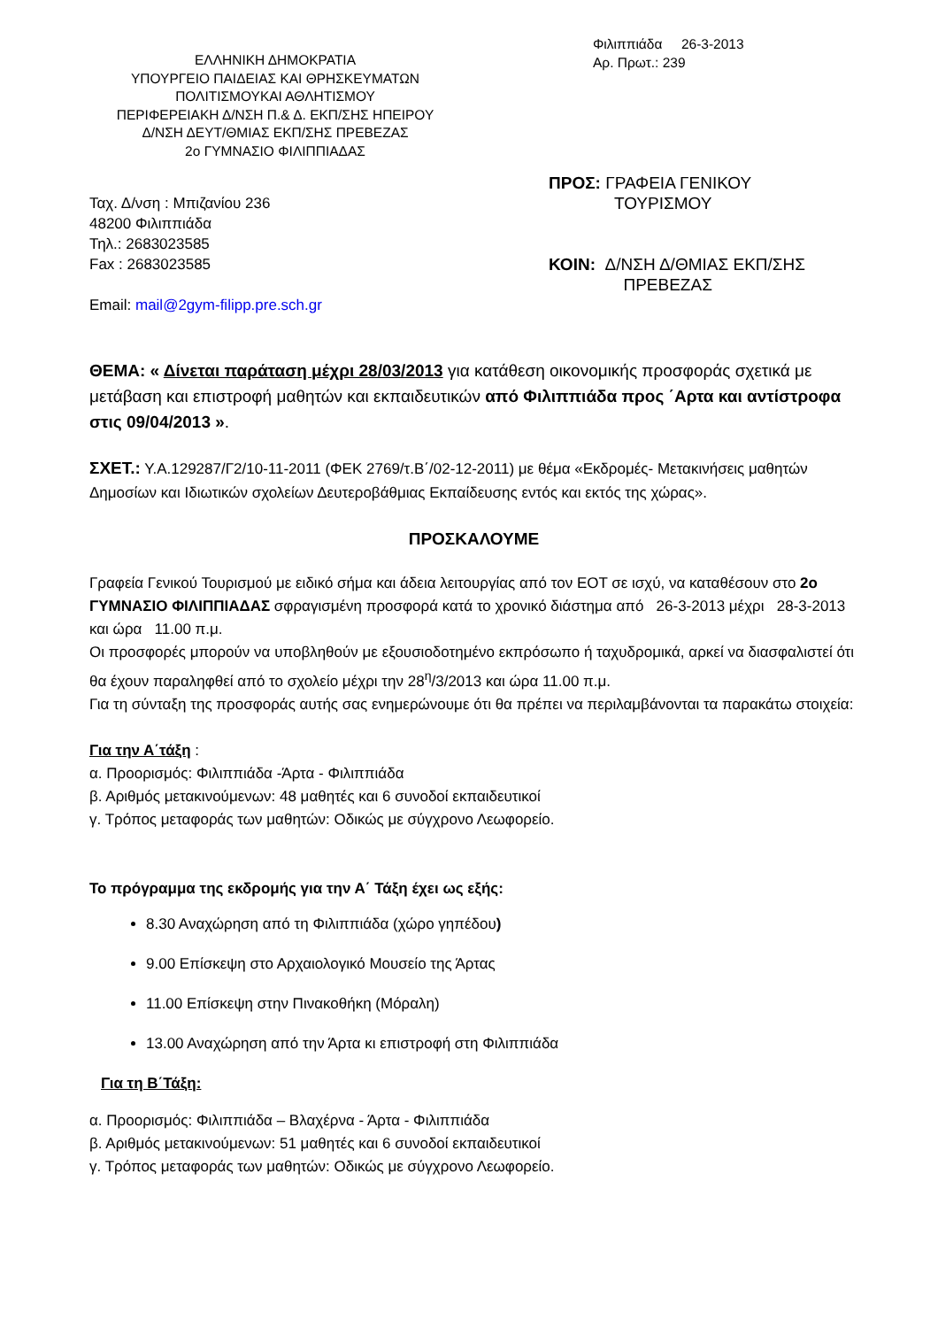ΕΛΛΗΝΙΚΗ ΔΗΜΟΚΡΑΤΙΑ
ΥΠΟΥΡΓΕΙΟ ΠΑΙΔΕΙΑΣ ΚΑΙ ΘΡΗΣΚΕΥΜΑΤΩΝ
ΠΟΛΙΤΙΣΜΟΥΚΑΙ ΑΘΛΗΤΙΣΜΟΥ
ΠΕΡΙΦΕΡΕΙΑΚΗ Δ/ΝΣΗ Π.& Δ. ΕΚΠ/ΣΗΣ ΗΠΕΙΡΟΥ
Δ/ΝΣΗ ΔΕΥΤ/ΘΜΙΑΣ ΕΚΠ/ΣΗΣ ΠΡΕΒΕΖΑΣ
2ο ΓΥΜΝΑΣΙΟ ΦΙΛΙΠΠΙΑΔΑΣ
Φιλιππιάδα 26-3-2013
Αρ. Πρωτ.: 239
Ταχ. Δ/νση : Μπιζανίου 236
48200 Φιλιππιάδα
Τηλ.: 2683023585
Fax : 2683023585
Email: mail@2gym-filipp.pre.sch.gr
ΠΡΟΣ: ΓΡΑΦΕΙΑ ΓΕΝΙΚΟΥ
ΤΟΥΡΙΣΜΟΥ
ΚΟΙΝ: Δ/ΝΣΗ Δ/ΘΜΙΑΣ ΕΚΠ/ΣΗΣ
ΠΡΕΒΕΖΑΣ
ΘΕΜΑ: « Δίνεται παράταση μέχρι 28/03/2013 για κατάθεση οικονομικής προσφοράς σχετικά με μετάβαση και επιστροφή μαθητών και εκπαιδευτικών από Φιλιππιάδα προς ΄Αρτα και αντίστροφα στις 09/04/2013 ».
ΣΧΕΤ.: Υ.Α.129287/Γ2/10-11-2011 (ΦΕΚ 2769/τ.Β΄/02-12-2011) με θέμα «Εκδρομές- Μετακινήσεις μαθητών Δημοσίων και Ιδιωτικών σχολείων Δευτεροβάθμιας Εκπαίδευσης εντός και εκτός της χώρας».
ΠΡΟΣΚΑΛΟΥΜΕ
Γραφεία Γενικού Τουρισμού με ειδικό σήμα και άδεια λειτουργίας από τον ΕΟΤ σε ισχύ, να καταθέσουν στο 2ο ΓΥΜΝΑΣΙΟ ΦΙΛΙΠΠΙΑΔΑΣ σφραγισμένη προσφορά κατά το χρονικό διάστημα από 26-3-2013 μέχρι 28-3-2013 και ώρα 11.00 π.μ.
Οι προσφορές μπορούν να υποβληθούν με εξουσιοδοτημένο εκπρόσωπο ή ταχυδρομικά, αρκεί να διασφαλιστεί ότι θα έχουν παραληφθεί από το σχολείο μέχρι την 28<sup>η</sup>/3/2013 και ώρα 11.00 π.μ.
Για τη σύνταξη της προσφοράς αυτής σας ενημερώνουμε ότι θα πρέπει να περιλαμβάνονται τα παρακάτω στοιχεία:
Για την Α΄τάξη :
α. Προορισμός: Φιλιππιάδα -Άρτα - Φιλιππιάδα
β. Αριθμός μετακινούμενων: 48 μαθητές και 6 συνοδοί εκπαιδευτικοί
γ. Τρόπος μεταφοράς των μαθητών: Οδικώς με σύγχρονο Λεωφορείο.
Το πρόγραμμα της εκδρομής για την Α΄ Τάξη έχει ως εξής:
8.30 Αναχώρηση από τη Φιλιππιάδα (χώρο γηπέδου)
9.00 Επίσκεψη στο Αρχαιολογικό Μουσείο της Άρτας
11.00 Επίσκεψη στην Πινακοθήκη (Μόραλη)
13.00 Αναχώρηση από την Άρτα κι επιστροφή στη Φιλιππιάδα
Για τη Β΄Τάξη:
α. Προορισμός: Φιλιππιάδα – Βλαχέρνα - Άρτα - Φιλιππιάδα
β. Αριθμός μετακινούμενων: 51 μαθητές και 6 συνοδοί εκπαιδευτικοί
γ. Τρόπος μεταφοράς των μαθητών: Οδικώς με σύγχρονο Λεωφορείο.